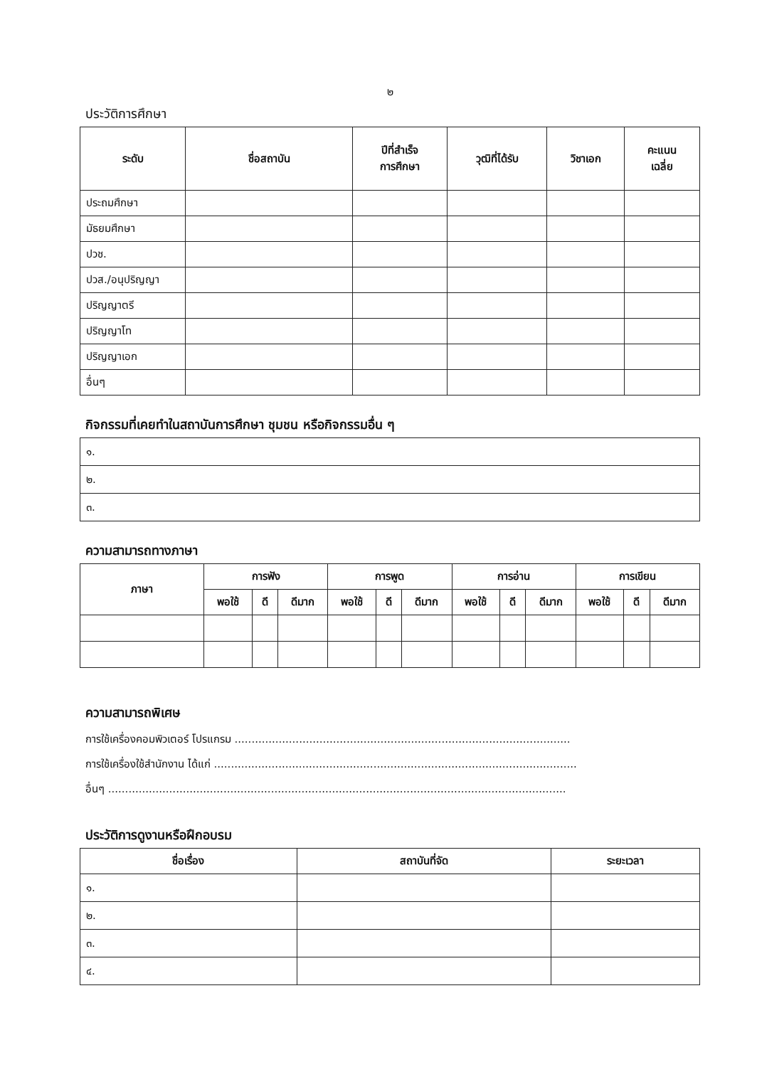๒
ประวัติการศึกษา
| ระดับ | ชื่อสถาบัน | ปีที่สำเร็จ การศึกษา | วุฒิที่ได้รับ | วิชาเอก | คะแนน เฉลี่ย |
| --- | --- | --- | --- | --- | --- |
| ประถมศึกษา | | | | | |
| มัธยมศึกษา | | | | | |
| ปวช. | | | | | |
| ปวส./อนุปริญญา | | | | | |
| ปริญญาตรี | | | | | |
| ปริญญาโท | | | | | |
| ปริญญาเอก | | | | | |
| อื่นๆ | | | | | |
กิจกรรมที่เคยทำในสถาบันการศึกษา ชุมชน หรือกิจกรรมอื่น ๆ
| ๑. |
| ๒. |
| ๓. |
ความสามารถทางภาษา
| ภาษา | การฟัง | | | การพูด | | | การอ่าน | | | การเขียน | | |
| --- | --- | --- | --- | --- | --- | --- | --- | --- | --- | --- | --- | --- |
| | พอใช้ | ดี | ดีมาก | พอใช้ | ดี | ดีมาก | พอใช้ | ดี | ดีมาก | พอใช้ | ดี | ดีมาก |
ความสามารถพิเศษ
การใช้เครื่องคอมพิวเตอร์ โปรแกรม ...................................................................................................
การใช้เครื่องใช้สำนักงาน ได้แก่ ...........................................................................................................
อื่นๆ .......................................................................................................................................
ประวัติการดูงานหรือฝึกอบรม
| ชื่อเรื่อง | สถาบันที่จัด | ระยะเวลา |
| --- | --- | --- |
| ๑. | | |
| ๒. | | |
| ๓. | | |
| ๔. | | |